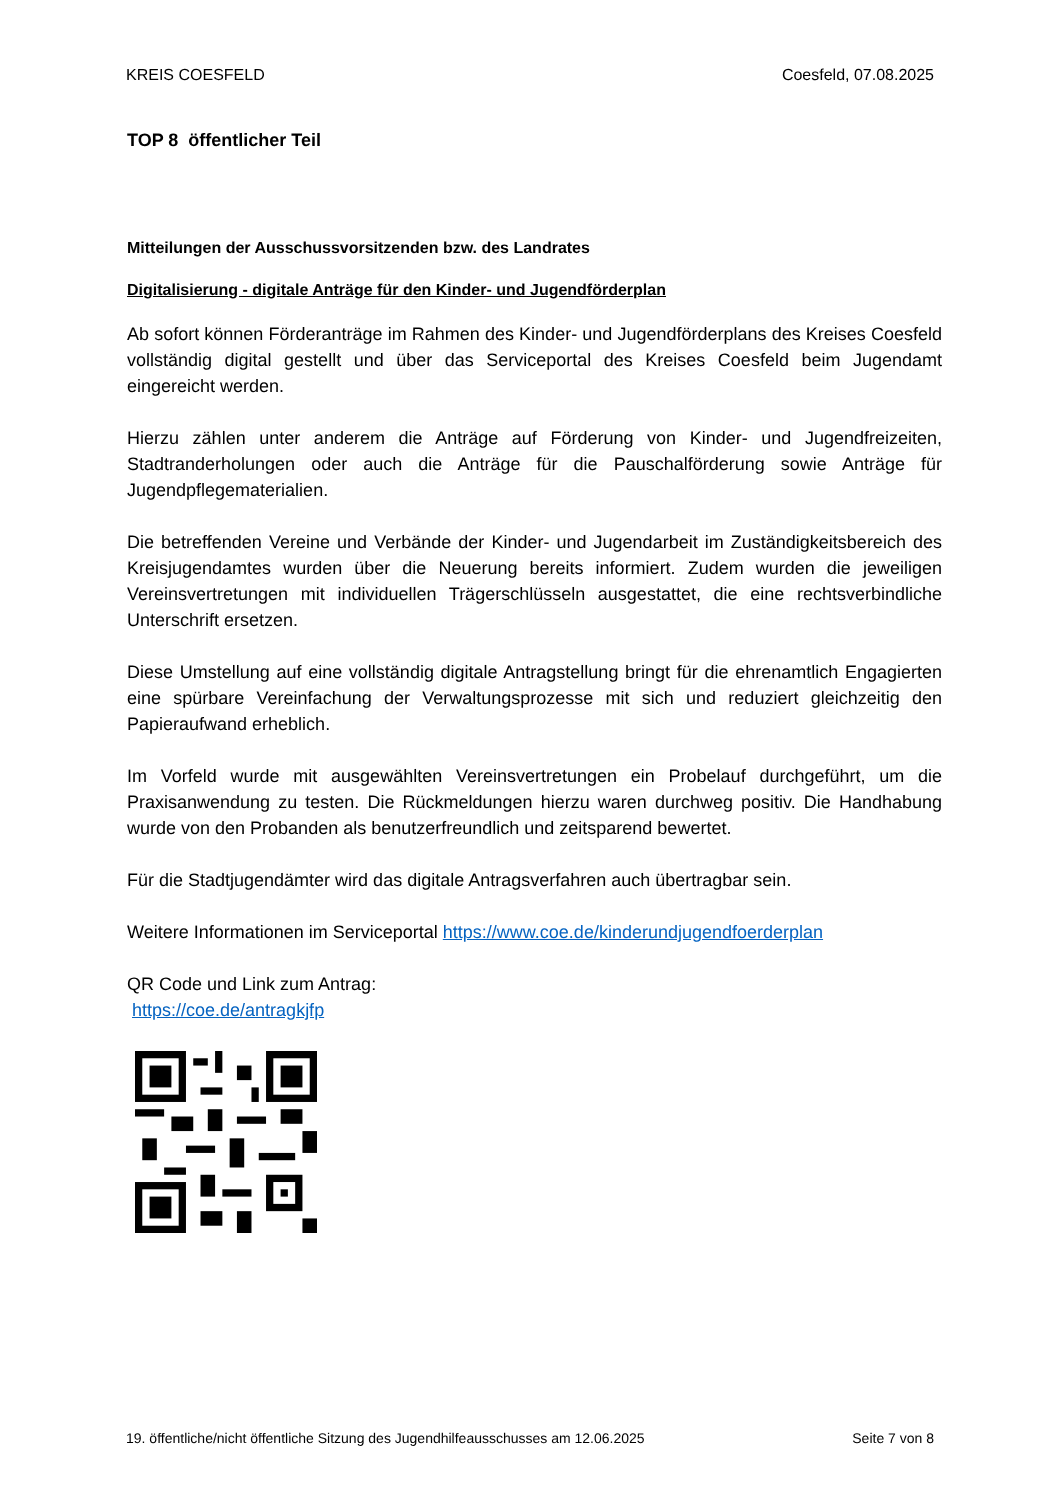KREIS COESFELD Coesfeld, 07.08.2025
TOP 8 öffentlicher Teil
Mitteilungen der Ausschussvorsitzenden bzw. des Landrates
Digitalisierung - digitale Anträge für den Kinder- und Jugendförderplan
Ab sofort können Förderanträge im Rahmen des Kinder- und Jugendförderplans des Kreises Coesfeld vollständig digital gestellt und über das Serviceportal des Kreises Coesfeld beim Jugendamt eingereicht werden.
Hierzu zählen unter anderem die Anträge auf Förderung von Kinder- und Jugendfreizeiten, Stadtranderholungen oder auch die Anträge für die Pauschalförderung sowie Anträge für Jugendpflegematerialien.
Die betreffenden Vereine und Verbände der Kinder- und Jugendarbeit im Zuständigkeitsbereich des Kreisjugendamtes wurden über die Neuerung bereits informiert. Zudem wurden die jeweiligen Vereinsvertretungen mit individuellen Trägerschlüsseln ausgestattet, die eine rechtsverbindliche Unterschrift ersetzen.
Diese Umstellung auf eine vollständig digitale Antragstellung bringt für die ehrenamtlich Engagierten eine spürbare Vereinfachung der Verwaltungsprozesse mit sich und reduziert gleichzeitig den Papieraufwand erheblich.
Im Vorfeld wurde mit ausgewählten Vereinsvertretungen ein Probelauf durchgeführt, um die Praxisanwendung zu testen. Die Rückmeldungen hierzu waren durchweg positiv. Die Handhabung wurde von den Probanden als benutzerfreundlich und zeitsparend bewertet.
Für die Stadtjugendämter wird das digitale Antragsverfahren auch übertragbar sein.
Weitere Informationen im Serviceportal https://www.coe.de/kinderundjugendfoerderplan
QR Code und Link zum Antrag:
https://coe.de/antragkjfp
19. öffentliche/nicht öffentliche Sitzung des Jugendhilfeausschusses am 12.06.2025 Seite 7 von 8